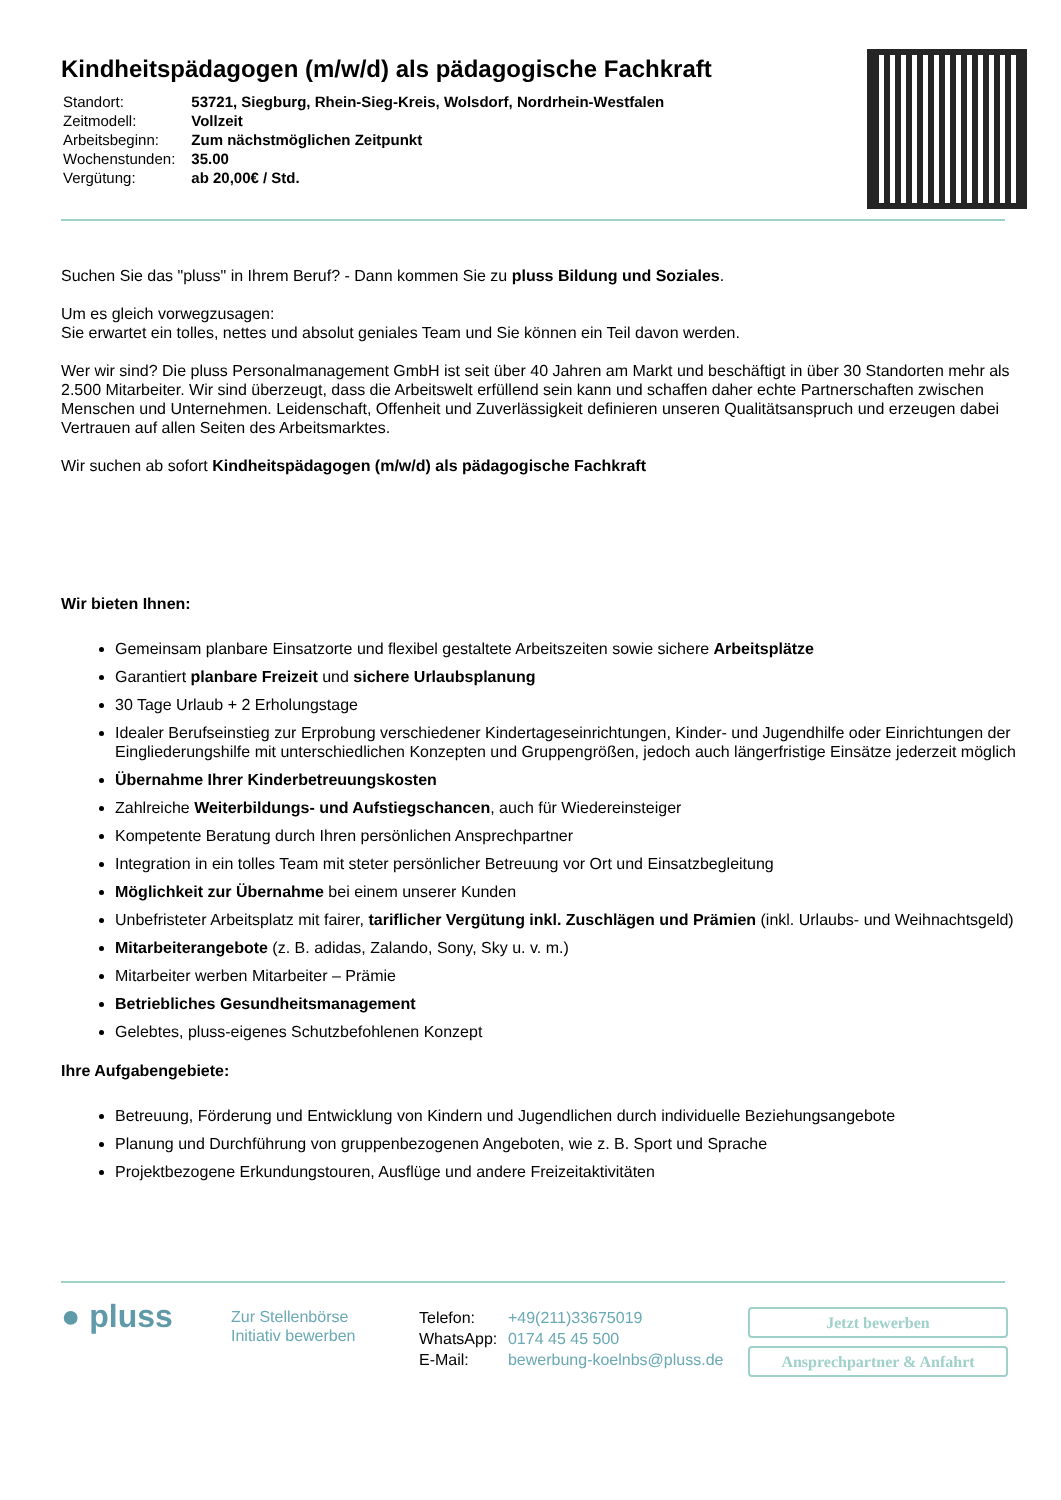Kindheitspädagogen (m/w/d) als pädagogische Fachkraft
| Standort: | 53721, Siegburg, Rhein-Sieg-Kreis, Wolsdorf, Nordrhein-Westfalen |
| Zeitmodell: | Vollzeit |
| Arbeitsbeginn: | Zum nächstmöglichen Zeitpunkt |
| Wochenstunden: | 35.00 |
| Vergütung: | ab 20,00€ / Std. |
Suchen Sie das "pluss" in Ihrem Beruf? - Dann kommen Sie zu pluss Bildung und Soziales.
Um es gleich vorwegzusagen:
Sie erwartet ein tolles, nettes und absolut geniales Team und Sie können ein Teil davon werden.
Wer wir sind? Die pluss Personalmanagement GmbH ist seit über 40 Jahren am Markt und beschäftigt in über 30 Standorten mehr als 2.500 Mitarbeiter. Wir sind überzeugt, dass die Arbeitswelt erfüllend sein kann und schaffen daher echte Partnerschaften zwischen Menschen und Unternehmen. Leidenschaft, Offenheit und Zuverlässigkeit definieren unseren Qualitätsanspruch und erzeugen dabei Vertrauen auf allen Seiten des Arbeitsmarktes.
Wir suchen ab sofort Kindheitspädagogen (m/w/d) als pädagogische Fachkraft
Wir bieten Ihnen:
Gemeinsam planbare Einsatzorte und flexibel gestaltete Arbeitszeiten sowie sichere Arbeitsplätze
Garantiert planbare Freizeit und sichere Urlaubsplanung
30 Tage Urlaub + 2 Erholungstage
Idealer Berufseinstieg zur Erprobung verschiedener Kindertageseinrichtungen, Kinder- und Jugendhilfe oder Einrichtungen der Eingliederungshilfe mit unterschiedlichen Konzepten und Gruppengrößen, jedoch auch längerfristige Einsätze jederzeit möglich
Übernahme Ihrer Kinderbetreuungskosten
Zahlreiche Weiterbildungs- und Aufstiegschancen, auch für Wiedereinsteiger
Kompetente Beratung durch Ihren persönlichen Ansprechpartner
Integration in ein tolles Team mit steter persönlicher Betreuung vor Ort und Einsatzbegleitung
Möglichkeit zur Übernahme bei einem unserer Kunden
Unbefristeter Arbeitsplatz mit fairer, tariflicher Vergütung inkl. Zuschlägen und Prämien (inkl. Urlaubs- und Weihnachtsgeld)
Mitarbeiterangebote (z. B. adidas, Zalando, Sony, Sky u. v. m.)
Mitarbeiter werben Mitarbeiter – Prämie
Betriebliches Gesundheitsmanagement
Gelebtes, pluss-eigenes Schutzbefohlenen Konzept
Ihre Aufgabengebiete:
Betreuung, Förderung und Entwicklung von Kindern und Jugendlichen durch individuelle Beziehungsangebote
Planung und Durchführung von gruppenbezogenen Angeboten, wie z. B. Sport und Sprache
Projektbezogene Erkundungstouren, Ausflüge und andere Freizeitaktivitäten
● pluss
Zur Stellenbörse
Initiativ bewerben
| Telefon: | +49(211)33675019 |
| WhatsApp: | 0174 45 45 500 |
| E-Mail: | bewerbung-koelnbs@pluss.de |
Jetzt bewerben
Ansprechpartner & Anfahrt